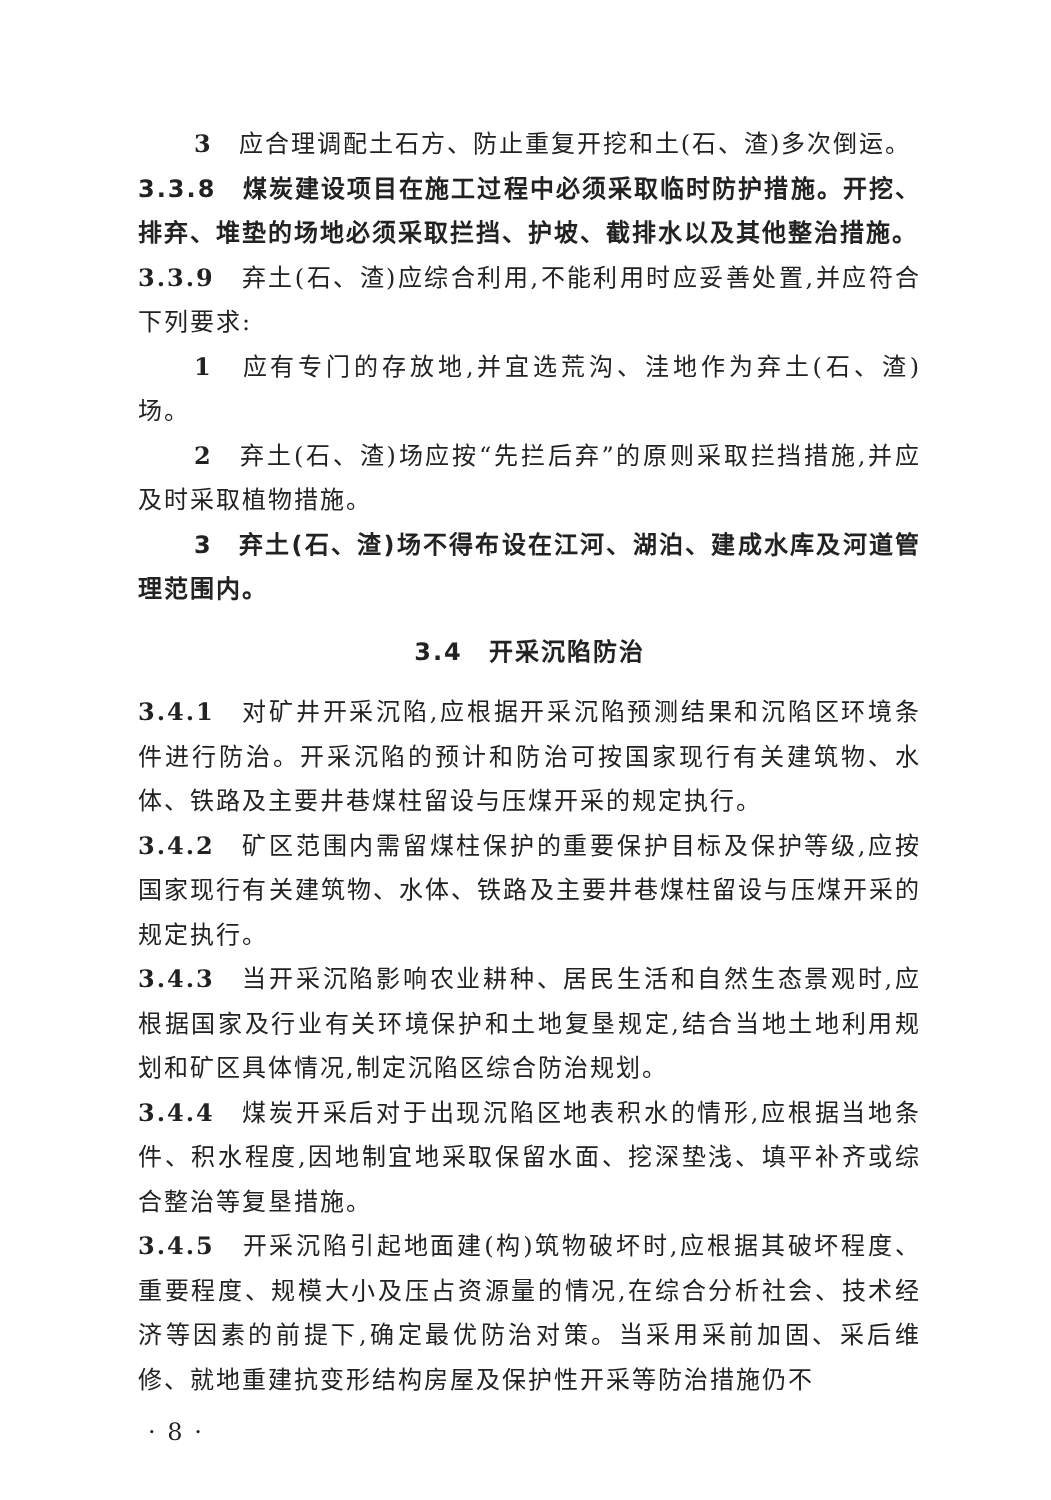3　应合理调配土石方、防止重复开挖和土(石、渣)多次倒运。
3.3.8　煤炭建设项目在施工过程中必须采取临时防护措施。开挖、排弃、堆垫的场地必须采取拦挡、护坡、截排水以及其他整治措施。
3.3.9　弃土(石、渣)应综合利用,不能利用时应妥善处置,并应符合下列要求:
1　应有专门的存放地,并宜选荒沟、洼地作为弃土(石、渣)场。
2　弃土(石、渣)场应按“先拦后弃”的原则采取拦挡措施,并应及时采取植物措施。
3　弃土(石、渣)场不得布设在江河、湖泊、建成水库及河道管理范围内。
3.4　开采沉陷防治
3.4.1　对矿井开采沉陷,应根据开采沉陷预测结果和沉陷区环境条件进行防治。开采沉陷的预计和防治可按国家现行有关建筑物、水体、铁路及主要井巷煤柱留设与压煤开采的规定执行。
3.4.2　矿区范围内需留煤柱保护的重要保护目标及保护等级,应按国家现行有关建筑物、水体、铁路及主要井巷煤柱留设与压煤开采的规定执行。
3.4.3　当开采沉陷影响农业耕种、居民生活和自然生态景观时,应根据国家及行业有关环境保护和土地复垦规定,结合当地土地利用规划和矿区具体情况,制定沉陷区综合防治规划。
3.4.4　煤炭开采后对于出现沉陷区地表积水的情形,应根据当地条件、积水程度,因地制宜地采取保留水面、挖深垫浅、填平补齐或综合整治等复垦措施。
3.4.5　开采沉陷引起地面建(构)筑物破坏时,应根据其破坏程度、重要程度、规模大小及压占资源量的情况,在综合分析社会、技术经济等因素的前提下,确定最优防治对策。当采用采前加固、采后维修、就地重建抗变形结构房屋及保护性开采等防治措施仍不
· 8 ·